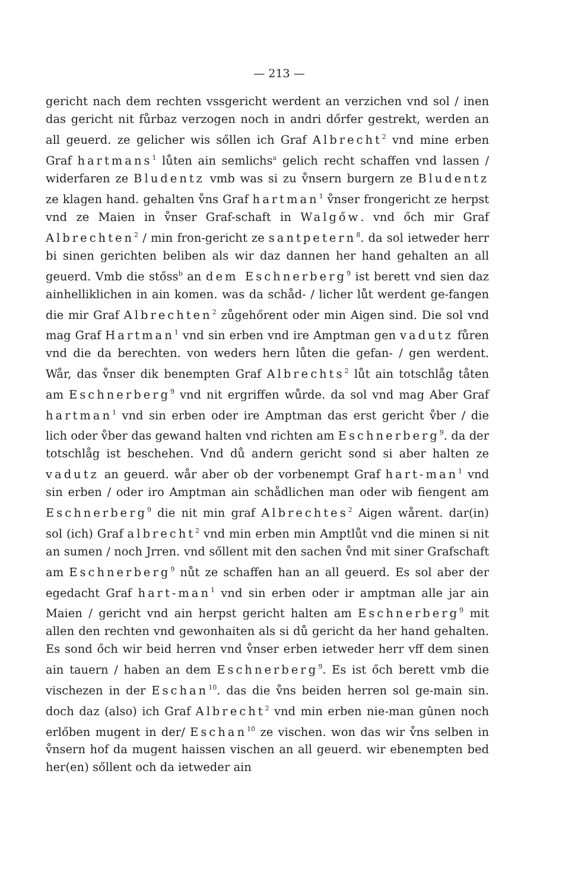— 213 —
gericht nach dem rechten vssgericht werdent an verzichen vnd sol / inen das gericht nit fůrbaz verzogen noch in andri dőrfer gestrekt, werden an all geuerd. ze gelicher wis sőllen ich Graf Albrecht<sup>2</sup> vnd mine erben Graf hartmans<sup>1</sup> lůten ain semlichs<sup>a</sup> gelich recht schaffen vnd lassen / widerfaren ze Bludentz vmb was si zu v̊nsern burgern ze Bludentz ze klagen hand. gehalten v̊ns Graf hartman<sup>1</sup> v̊nser frongericht ze herpst vnd ze Maien in v̊nser Graf-schaft in Walgőw. vnd őch mir Graf Albrechten<sup>2</sup> / min fron-gericht ze santpetern<sup>8</sup>. da sol ietweder herr bi sinen gerichten beliben als wir daz dannen her hand gehalten an all geuerd. Vmb die stőss<sup>b</sup> an dem Eschnerberg<sup>9</sup> ist berett vnd sien daz ainhelliklichen in ain komen. was da schåd- / licher lůt werdent ge-fangen die mir Graf Albrechten<sup>2</sup> zůgehőrent oder min Aigen sind. Die sol vnd mag Graf Hartman<sup>1</sup> vnd sin erben vnd ire Amptman gen vadutz fůren vnd die da berechten. von weders hern lůten die gefan- / gen werdent. Wår, das v̊nser dik benempten Graf Albrechts<sup>2</sup> lůt ain totschlåg tåten am Eschnerberg<sup>9</sup> vnd nit ergriffen wůrde. da sol vnd mag Aber Graf hartman<sup>1</sup> vnd sin erben oder ire Amptman das erst gericht v̊ber / die lich oder v̊ber das gewand halten vnd richten am Eschnerberg<sup>9</sup>. da der totschlåg ist beschehen. Vnd dů andern gericht sond si aber halten ze vadutz an geuerd. wår aber ob der vorbenempt Graf hart-man<sup>1</sup> vnd sin erben / oder iro Amptman ain schådlichen man oder wib fiengent am Eschnerberg<sup>9</sup> die nit min graf Albrechtes<sup>2</sup> Aigen wårent. dar(in) sol (ich) Graf albrecht<sup>2</sup> vnd min erben min Amptlůt vnd die minen si nit an sumen / noch Jrren. vnd sőllent mit den sachen v̊nd mit siner Grafschaft am Eschnerberg<sup>9</sup> nůt ze schaffen han an all geuerd. Es sol aber der egedacht Graf hart-man<sup>1</sup> vnd sin erben oder ir amptman alle jar ain Maien / gericht vnd ain herpst gericht halten am Eschnerberg<sup>9</sup> mit allen den rechten vnd gewonhaiten als si dů gericht da her hand gehalten. Es sond őch wir beid herren vnd v̊nser erben ietweder herr vff dem sinen ain tauern / haben an dem Eschnerberg<sup>9</sup>. Es ist őch berett vmb die vischezen in der Eschan<sup>10</sup>. das die v̊ns beiden herren sol ge-main sin. doch daz (also) ich Graf Albrecht<sup>2</sup> vnd min erben nie-man gûnen noch erlőben mugent in der/ Eschan<sup>10</sup> ze vischen. won das wir v̊ns selben in v̊nsern hof da mugent haissen vischen an all geuerd. wir ebenempten bed her(en) sőllent och da ietweder ain